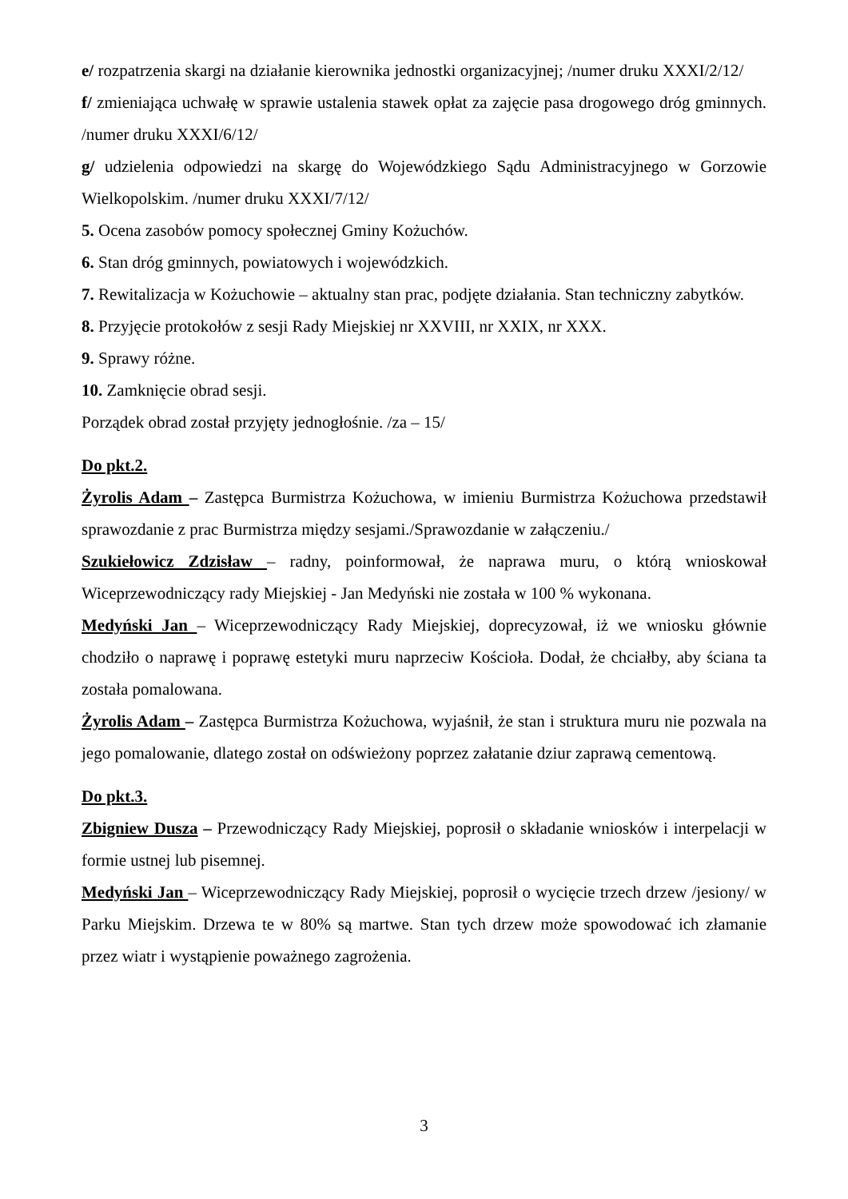e/ rozpatrzenia skargi na działanie kierownika jednostki organizacyjnej; /numer druku XXXI/2/12/
f/ zmieniająca uchwałę w sprawie ustalenia stawek opłat za zajęcie pasa drogowego dróg gminnych. /numer druku XXXI/6/12/
g/ udzielenia odpowiedzi na skargę do Wojewódzkiego Sądu Administracyjnego w Gorzowie Wielkopolskim. /numer druku XXXI/7/12/
5. Ocena zasobów pomocy społecznej Gminy Kożuchów.
6. Stan dróg gminnych, powiatowych i wojewódzkich.
7. Rewitalizacja w Kożuchowie – aktualny stan prac, podjęte działania. Stan techniczny zabytków.
8. Przyjęcie protokołów z sesji Rady Miejskiej nr XXVIII, nr XXIX, nr XXX.
9. Sprawy różne.
10. Zamknięcie obrad sesji.
Porządek obrad został przyjęty jednogłośnie. /za – 15/
Do pkt.2.
Żyrolis Adam – Zastępca Burmistrza Kożuchowa, w imieniu Burmistrza Kożuchowa przedstawił sprawozdanie z prac Burmistrza między sesjami./Sprawozdanie w załączeniu./
Szukiełowicz Zdzisław – radny, poinformował, że naprawa muru, o którą wnioskował Wiceprzewodniczący rady Miejskiej - Jan Medyński nie została w 100 % wykonana.
Medyński Jan – Wiceprzewodniczący Rady Miejskiej, doprecyzował, iż we wniosku głównie chodziło o naprawę i poprawę estetyki muru naprzeciw Kościoła. Dodał, że chciałby, aby ściana ta została pomalowana.
Żyrolis Adam – Zastępca Burmistrza Kożuchowa, wyjaśnił, że stan i struktura muru nie pozwala na jego pomalowanie, dlatego został on odświeżony poprzez załatanie dziur zaprawą cementową.
Do pkt.3.
Zbigniew Dusza – Przewodniczący Rady Miejskiej, poprosił o składanie wniosków i interpelacji w formie ustnej lub pisemnej.
Medyński Jan – Wiceprzewodniczący Rady Miejskiej, poprosił o wycięcie trzech drzew /jesiony/ w Parku Miejskim. Drzewa te w 80% są martwe. Stan tych drzew może spowodować ich złamanie przez wiatr i wystąpienie poważnego zagrożenia.
3